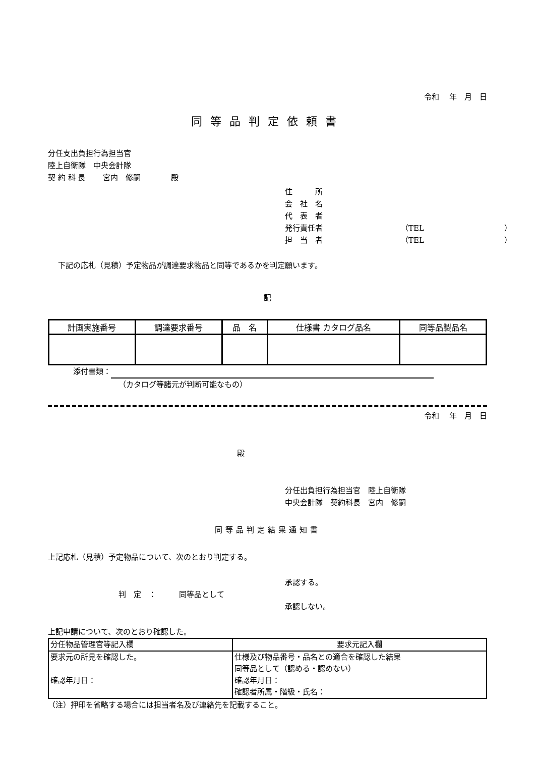令和　 年　月　日
同等品判定依頼書
分任支出負担行為担当官
陸上自衛隊　中央会計隊
契 約 科 長　　 宮内　修嗣　　　　殿
住　　　所 会　社　名 代　表　者 発行責任者 （TEL ） 担　当　者 （TEL ）
下記の応札（見積）予定物品が調達要求物品と同等であるかを判定願います。
記
| 計画実施番号 | 調達要求番号 | 品 名 | 仕様書 カタログ品名 | 同等品製品名 |
| --- | --- | --- | --- | --- |
添付書類：
（カタログ等諸元が判断可能なもの）
令和　 年　月　日
殿
分任出負担行為担当官　陸上自衛隊
中央会計隊　契約科長　宮内　修嗣
同等品判定結果通知書
上記応札（見積）予定物品について、次のとおり判定する。
承認する。
判　定　：　　　同等品として
承認しない。
上記申請について、次のとおり確認した。
| 分任物品管理官等記入欄 | 要求元記入欄 |
| 要求元の所見を確認した。 確認年月日： | 仕様及び物品番号・品名との適合を確認した結果 同等品として（認める・認めない） 確認年月日： 確認者所属・階級・氏名： |
（注）押印を省略する場合には担当者名及び連絡先を記載すること。